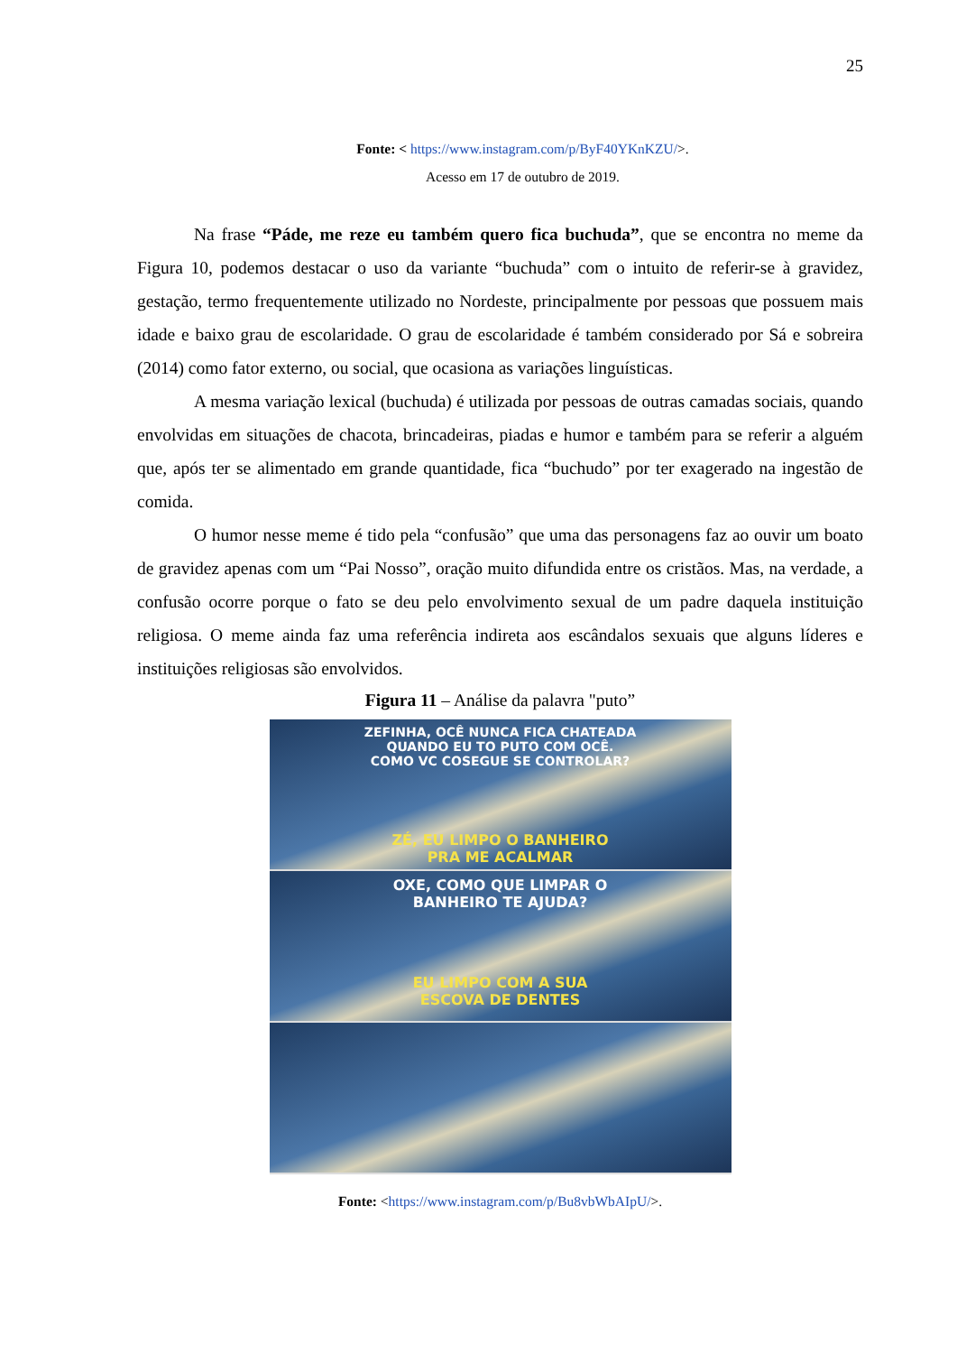25
Fonte: < https://www.instagram.com/p/ByF40YKnKZU/>.
Acesso em 17 de outubro de 2019.
Na frase “Páde, me reze eu também quero fica buchuda”, que se encontra no meme da Figura 10, podemos destacar o uso da variante “buchuda” com o intuito de referir-se à gravidez, gestação, termo frequentemente utilizado no Nordeste, principalmente por pessoas que possuem mais idade e baixo grau de escolaridade. O grau de escolaridade é também considerado por Sá e sobreira (2014) como fator externo, ou social, que ocasiona as variações linguísticas.
A mesma variação lexical (buchuda) é utilizada por pessoas de outras camadas sociais, quando envolvidas em situações de chacota, brincadeiras, piadas e humor e também para se referir a alguém que, após ter se alimentado em grande quantidade, fica “buchudo” por ter exagerado na ingestão de comida.
O humor nesse meme é tido pela “confusão” que uma das personagens faz ao ouvir um boato de gravidez apenas com um “Pai Nosso”, oração muito difundida entre os cristãos. Mas, na verdade, a confusão ocorre porque o fato se deu pelo envolvimento sexual de um padre daquela instituição religiosa. O meme ainda faz uma referência indireta aos escândalos sexuais que alguns líderes e instituições religiosas são envolvidos.
Figura 11 – Análise da palavra "puto”
ZEFINHA, OCÊ NUNCA FICA CHATEADA
QUANDO EU TO PUTO COM OCÊ.
COMO VC COSEGUE SE CONTROLAR?
ZÉ, EU LIMPO O BANHEIRO
PRA ME ACALMAR
OXE, COMO QUE LIMPAR O
BANHEIRO TE AJUDA?
EU LIMPO COM A SUA
ESCOVA DE DENTES
Fonte: <https://www.instagram.com/p/Bu8vbWbAIpU/>.